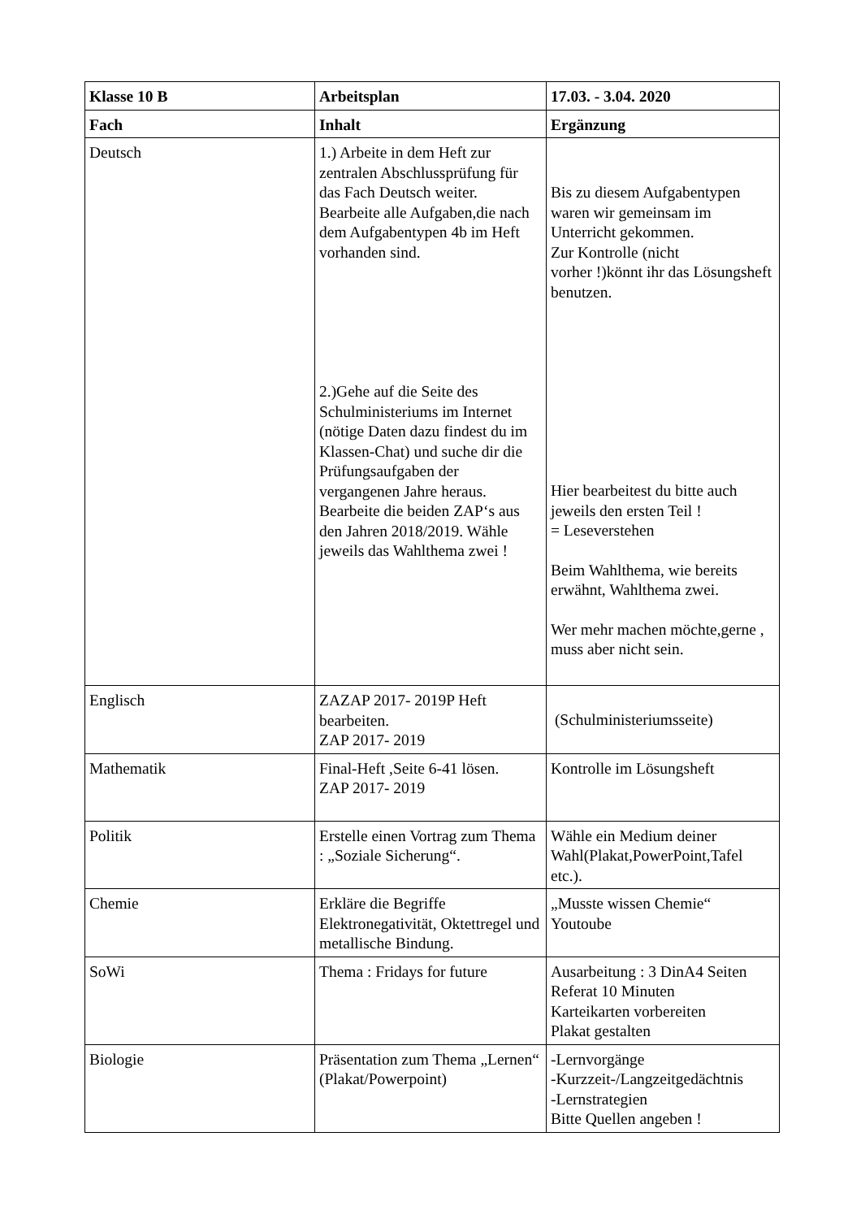| Klasse 10 B | Arbeitsplan | 17.03. - 3.04. 2020 |
| --- | --- | --- |
| Fach | Inhalt | Ergänzung |
| Deutsch | 1.) Arbeite in dem Heft zur zentralen Abschlussprüfung für das Fach Deutsch weiter. Bearbeite alle Aufgaben,die nach dem Aufgabentypen 4b im Heft vorhanden sind. 2.)Gehe auf die Seite des Schulministeriums im Internet (nötige Daten dazu findest du im Klassen-Chat) und suche dir die Prüfungsaufgaben der vergangenen Jahre heraus. Bearbeite die beiden ZAP‘s aus den Jahren 2018/2019. Wähle jeweils das Wahlthema zwei ! | Bis zu diesem Aufgabentypen waren wir gemeinsam im Unterricht gekommen. Zur Kontrolle (nicht vorher !)könnt ihr das Lösungsheft benutzen. Hier bearbeitest du bitte auch jeweils den ersten Teil ! = Leseverstehen Beim Wahlthema, wie bereits erwähnt, Wahlthema zwei. Wer mehr machen möchte,gerne , muss aber nicht sein. |
| Englisch | ZAZAP 2017- 2019P Heft bearbeiten. ZAP 2017- 2019 | (Schulministeriumsseite) |
| Mathematik | Final-Heft ,Seite 6-41 lösen. ZAP 2017- 2019 | Kontrolle im Lösungsheft |
| Politik | Erstelle einen Vortrag zum Thema : „Soziale Sicherung“. | Wähle ein Medium deiner Wahl(Plakat,PowerPoint,Tafel etc.). |
| Chemie | Erkläre die Begriffe Elektronegativität, Oktettregel und metallische Bindung. | „Musste wissen Chemie“ Youtoube |
| SoWi | Thema : Fridays for future | Ausarbeitung : 3 DinA4 Seiten Referat 10 Minuten Karteikarten vorbereiten Plakat gestalten |
| Biologie | Präsentation zum Thema „Lernen“ (Plakat/Powerpoint) | -Lernvorgänge -Kurzzeit-/Langzeitgedächtnis -Lernstrategien Bitte Quellen angeben ! |